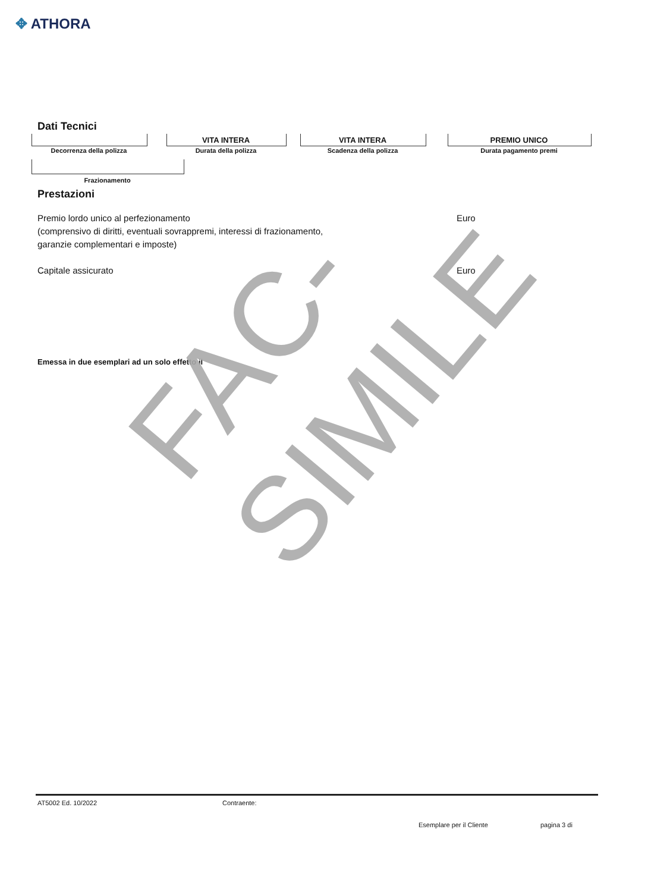✥ ATHORA
Dati Tecnici
VITA INTERA VITA INTERA PREMIO UNICO
Decorrenza della polizza Durata della polizza Scadenza della polizza Durata pagamento premi
Frazionamento
Prestazioni
Premio lordo unico al perfezionamento
(comprensivo di diritti, eventuali sovrappremi, interessi di frazionamento,
garanzie complementari e imposte)
Euro
Capitale assicurato Euro
Emessa in due esemplari ad un solo effetto il
FAC-SIMILE
AT5002 Ed. 10/2022 Contraente:
Esemplare per il Cliente pagina 3 di